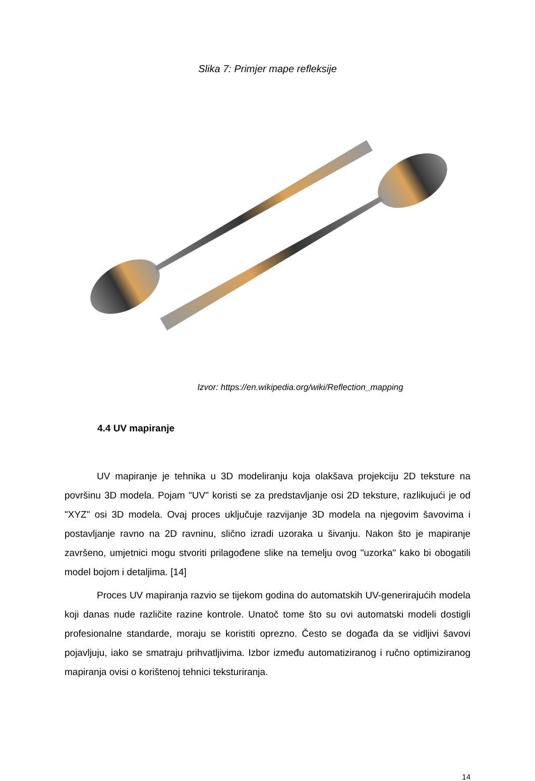Slika 7: Primjer mape refleksije
Izvor: https://en.wikipedia.org/wiki/Reflection_mapping
4.4 UV mapiranje
UV mapiranje je tehnika u 3D modeliranju koja olakšava projekciju 2D teksture na površinu 3D modela. Pojam "UV" koristi se za predstavljanje osi 2D teksture, razlikujući je od "XYZ" osi 3D modela. Ovaj proces uključuje razvijanje 3D modela na njegovim šavovima i postavljanje ravno na 2D ravninu, slično izradi uzoraka u šivanju. Nakon što je mapiranje završeno, umjetnici mogu stvoriti prilagođene slike na temelju ovog "uzorka" kako bi obogatili model bojom i detaljima. [14]
Proces UV mapiranja razvio se tijekom godina do automatskih UV-generirajućih modela koji danas nude različite razine kontrole. Unatoč tome što su ovi automatski modeli dostigli profesionalne standarde, moraju se koristiti oprezno. Često se događa da se vidljivi šavovi pojavljuju, iako se smatraju prihvatljivima. Izbor između automatiziranog i ručno optimiziranog mapiranja ovisi o korištenoj tehnici teksturiranja.
14